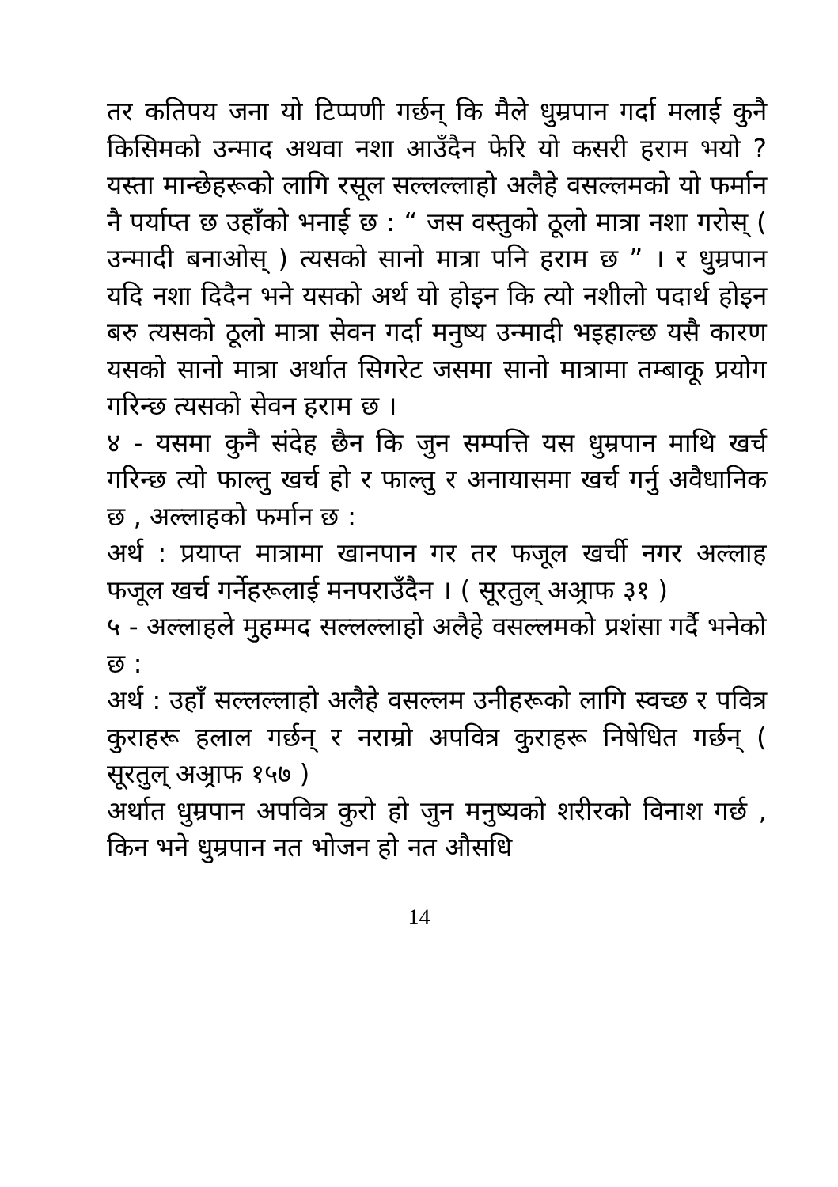तर कतिपय जना यो टिप्पणी गर्छन् कि मैले धुम्रपान गर्दा मलाई कुनै किसिमको उन्माद अथवा नशा आउँदैन फेरि यो कसरी हराम भयो ? यस्ता मान्छेहरूको लागि रसूल सल्लल्लाहो अलैहे वसल्लमको यो फर्मान नै पर्याप्त छ उहाँको भनाई छ : “ जस वस्तुको ठूलो मात्रा नशा गरोस् ( उन्मादी बनाओस् ) त्यसको सानो मात्रा पनि हराम छ ” । र धुम्रपान यदि नशा दिदैन भने यसको अर्थ यो होइन कि त्यो नशीलो पदार्थ होइन बरु त्यसको ठूलो मात्रा सेवन गर्दा मनुष्य उन्मादी भइहाल्छ यसै कारण यसको सानो मात्रा अर्थात सिगरेट जसमा सानो मात्रामा तम्बाकू प्रयोग गरिन्छ त्यसको सेवन हराम छ ।
४ - यसमा कुनै संदेह छैन कि जुन सम्पत्ति यस धुम्रपान माथि खर्च गरिन्छ त्यो फाल्तु खर्च हो र फाल्तु र अनायासमा खर्च गर्नु अवैधानिक छ , अल्लाहको फर्मान छ :
अर्थ : प्रयाप्त मात्रामा खानपान गर तर फजूल खर्ची नगर अल्लाह फजूल खर्च गर्नेहरूलाई मनपराउँदैन । ( सूरतुल् अअ्राफ ३१ )
५ - अल्लाहले मुहम्मद सल्लल्लाहो अलैहे वसल्लमको प्रशंसा गर्दै भनेको छ :
अर्थ : उहाँ सल्लल्लाहो अलैहे वसल्लम उनीहरूको लागि स्वच्छ र पवित्र कुराहरू हलाल गर्छन् र नराम्रो अपवित्र कुराहरू निषेधित गर्छन् ( सूरतुल् अअ्राफ १५७ )
अर्थात धुम्रपान अपवित्र कुरो हो जुन मनुष्यको शरीरको विनाश गर्छ , किन भने धुम्रपान नत भोजन हो नत औसधि
14